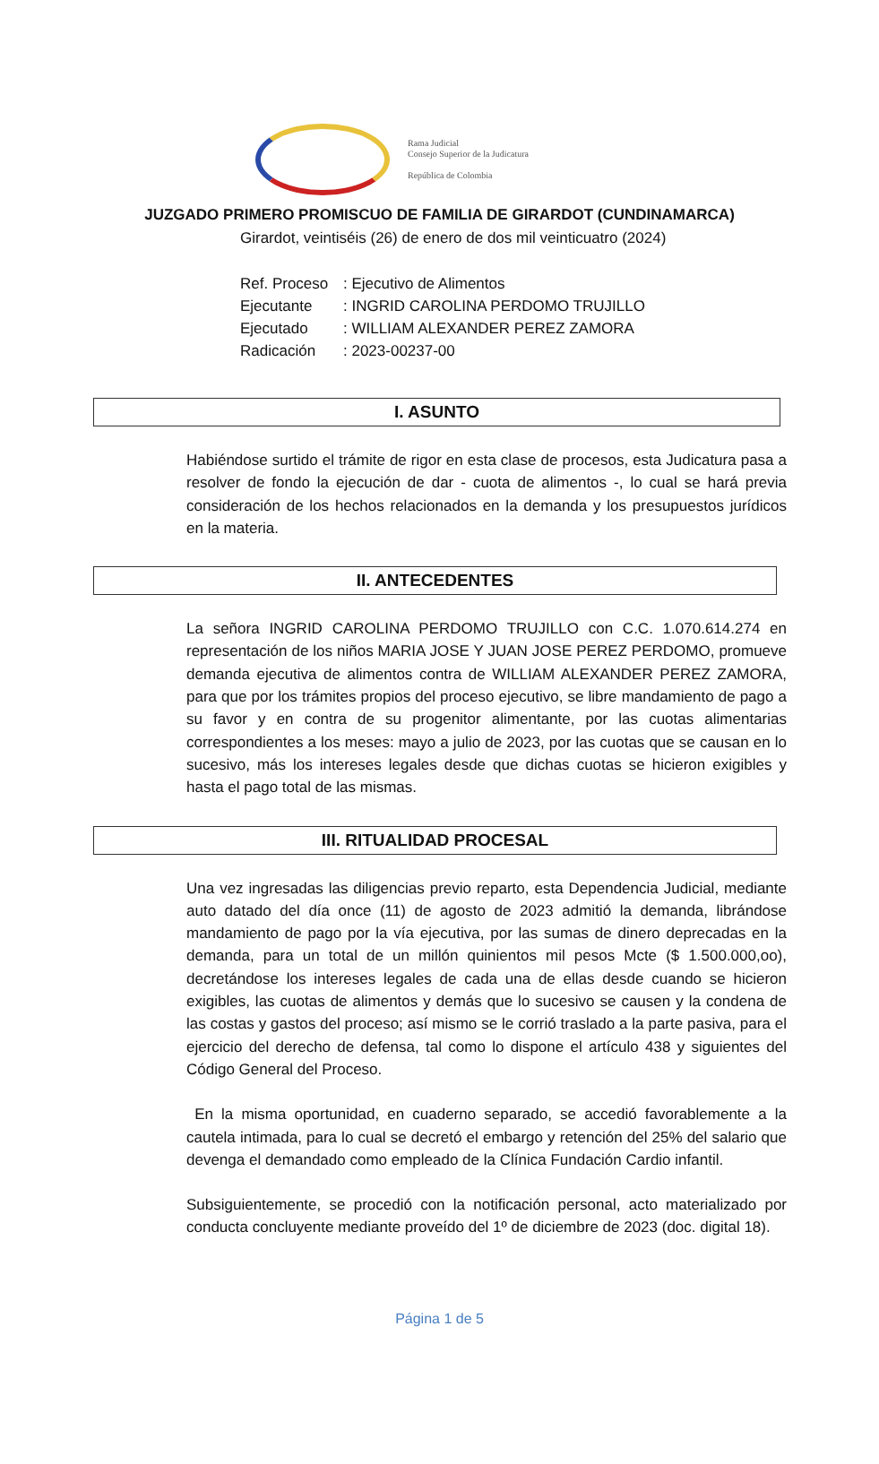Rama Judicial
Consejo Superior de la Judicatura
República de Colombia
JUZGADO PRIMERO PROMISCUO DE FAMILIA DE GIRARDOT (CUNDINAMARCA)
Girardot, veintiséis (26) de enero de dos mil veinticuatro (2024)
Ref. Proceso: Ejecutivo de Alimentos
Ejecutante: INGRID CAROLINA PERDOMO TRUJILLO
Ejecutado: WILLIAM ALEXANDER PEREZ ZAMORA
Radicación: 2023-00237-00
I. ASUNTO
Habiéndose surtido el trámite de rigor en esta clase de procesos, esta Judicatura pasa a resolver de fondo la ejecución de dar - cuota de alimentos -, lo cual se hará previa consideración de los hechos relacionados en la demanda y los presupuestos jurídicos en la materia.
II. ANTECEDENTES
La señora INGRID CAROLINA PERDOMO TRUJILLO con C.C. 1.070.614.274 en representación de los niños MARIA JOSE Y JUAN JOSE PEREZ PERDOMO, promueve demanda ejecutiva de alimentos contra de WILLIAM ALEXANDER PEREZ ZAMORA, para que por los trámites propios del proceso ejecutivo, se libre mandamiento de pago a su favor y en contra de su progenitor alimentante, por las cuotas alimentarias correspondientes a los meses: mayo a julio de 2023, por las cuotas que se causan en lo sucesivo, más los intereses legales desde que dichas cuotas se hicieron exigibles y hasta el pago total de las mismas.
III. RITUALIDAD PROCESAL
Una vez ingresadas las diligencias previo reparto, esta Dependencia Judicial, mediante auto datado del día once (11) de agosto de 2023 admitió la demanda, librándose mandamiento de pago por la vía ejecutiva, por las sumas de dinero deprecadas en la demanda, para un total de un millón quinientos mil pesos Mcte ($ 1.500.000,oo), decretándose los intereses legales de cada una de ellas desde cuando se hicieron exigibles, las cuotas de alimentos y demás que lo sucesivo se causen y la condena de las costas y gastos del proceso; así mismo se le corrió traslado a la parte pasiva, para el ejercicio del derecho de defensa, tal como lo dispone el artículo 438 y siguientes del Código General del Proceso.
En la misma oportunidad, en cuaderno separado, se accedió favorablemente a la cautela intimada, para lo cual se decretó el embargo y retención del 25% del salario que devenga el demandado como empleado de la Clínica Fundación Cardio infantil.
Subsiguientemente, se procedió con la notificación personal, acto materializado por conducta concluyente mediante proveído del 1º de diciembre de 2023 (doc. digital 18).
Página 1 de 5